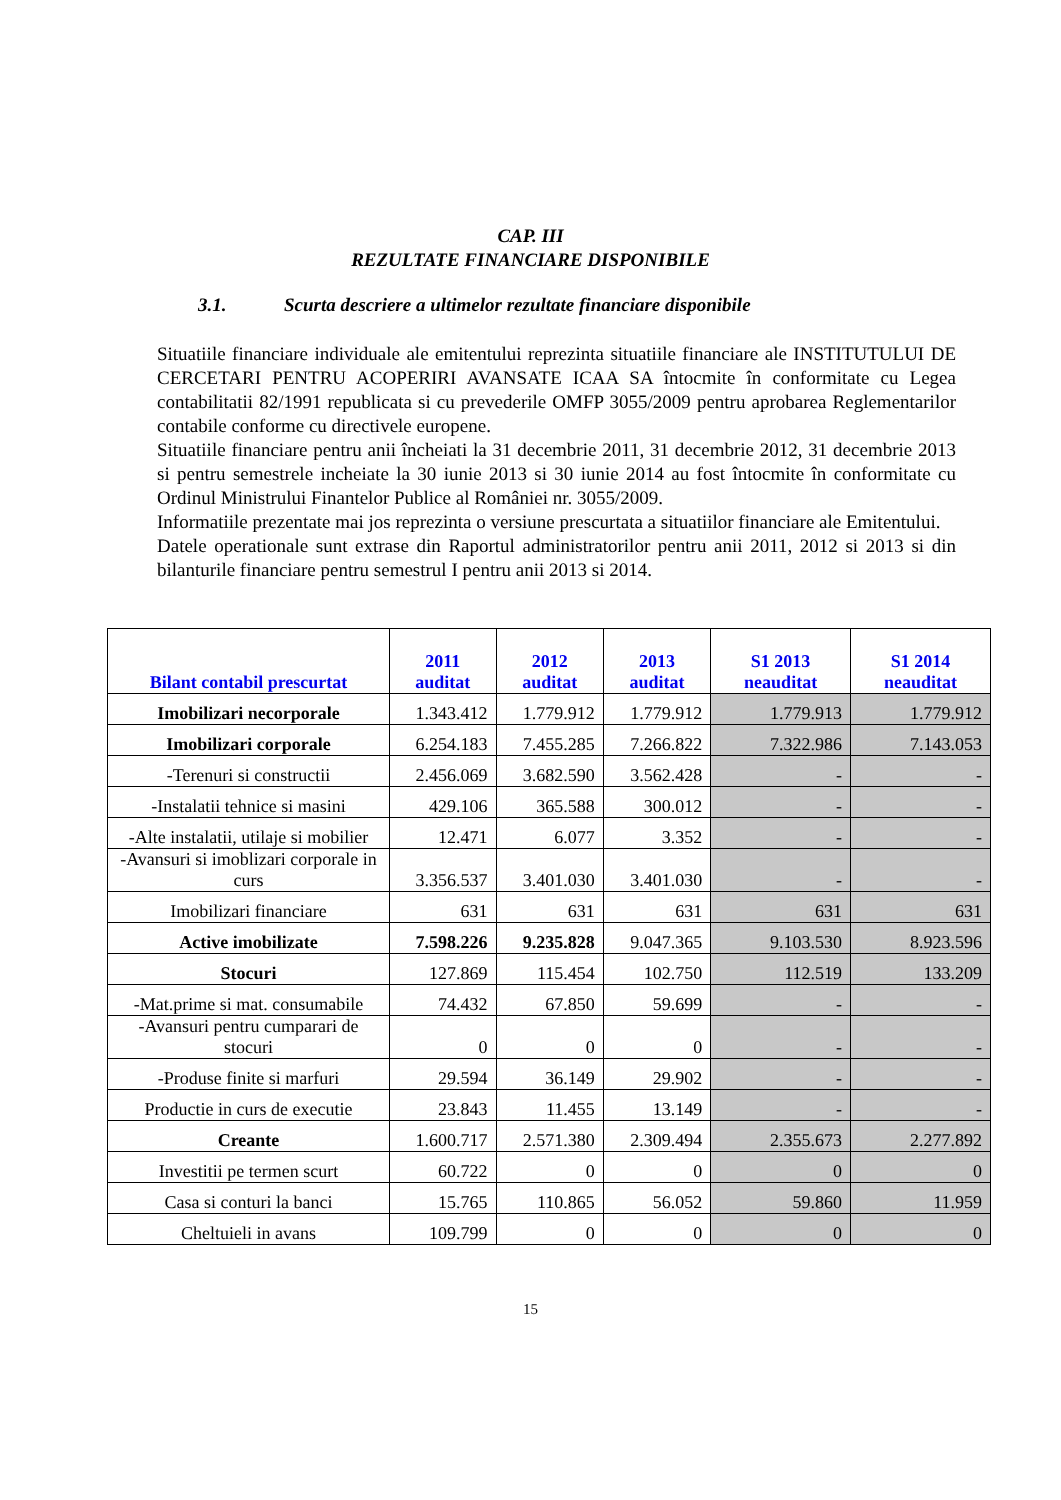CAP. III
REZULTATE FINANCIARE DISPONIBILE
3.1. Scurta descriere a ultimelor rezultate financiare disponibile
Situatiile financiare individuale ale emitentului reprezinta situatiile financiare ale INSTITUTULUI DE CERCETARI PENTRU ACOPERIRI AVANSATE ICAA SA întocmite în conformitate cu Legea contabilitatii 82/1991 republicata si cu prevederile OMFP 3055/2009 pentru aprobarea Reglementarilor contabile conforme cu directivele europene.
Situatiile financiare pentru anii încheiati la 31 decembrie 2011, 31 decembrie 2012, 31 decembrie 2013 si pentru semestrele incheiate la 30 iunie 2013 si 30 iunie 2014 au fost întocmite în conformitate cu Ordinul Ministrului Finantelor Publice al României nr. 3055/2009.
Informatiile prezentate mai jos reprezinta o versiune prescurtata a situatiilor financiare ale Emitentului.
Datele operationale sunt extrase din Raportul administratorilor pentru anii 2011, 2012 si 2013 si din bilanturile financiare pentru semestrul I pentru anii 2013 si 2014.
| Bilant contabil prescurtat | 2011 auditat | 2012 auditat | 2013 auditat | S1 2013 neauditat | S1 2014 neauditat |
| --- | --- | --- | --- | --- | --- |
| Imobilizari necorporale | 1.343.412 | 1.779.912 | 1.779.912 | 1.779.913 | 1.779.912 |
| Imobilizari corporale | 6.254.183 | 7.455.285 | 7.266.822 | 7.322.986 | 7.143.053 |
| -Terenuri si constructii | 2.456.069 | 3.682.590 | 3.562.428 | - | - |
| -Instalatii tehnice si masini | 429.106 | 365.588 | 300.012 | - | - |
| -Alte instalatii, utilaje si mobilier | 12.471 | 6.077 | 3.352 | - | - |
| -Avansuri si imoblizari corporale in curs | 3.356.537 | 3.401.030 | 3.401.030 | - | - |
| Imobilizari financiare | 631 | 631 | 631 | 631 | 631 |
| Active imobilizate | 7.598.226 | 9.235.828 | 9.047.365 | 9.103.530 | 8.923.596 |
| Stocuri | 127.869 | 115.454 | 102.750 | 112.519 | 133.209 |
| -Mat.prime si mat. consumabile | 74.432 | 67.850 | 59.699 | - | - |
| -Avansuri pentru cumparari de stocuri | 0 | 0 | 0 | - | - |
| -Produse finite si marfuri | 29.594 | 36.149 | 29.902 | - | - |
| Productie in curs de executie | 23.843 | 11.455 | 13.149 | - | - |
| Creante | 1.600.717 | 2.571.380 | 2.309.494 | 2.355.673 | 2.277.892 |
| Investitii pe termen scurt | 60.722 | 0 | 0 | 0 | 0 |
| Casa si conturi la banci | 15.765 | 110.865 | 56.052 | 59.860 | 11.959 |
| Cheltuieli in avans | 109.799 | 0 | 0 | 0 | 0 |
15